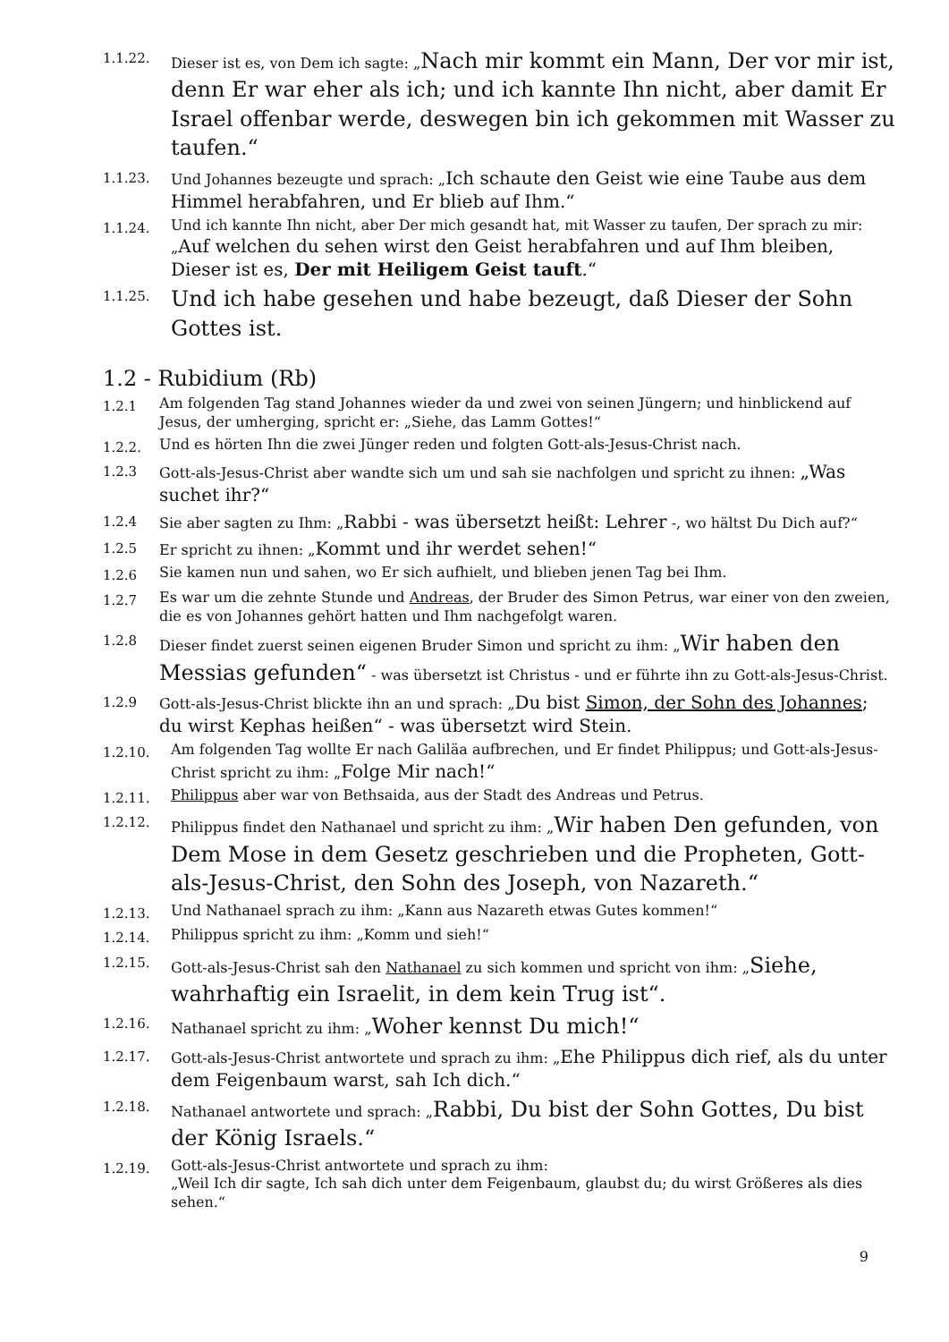1.1.22.
Dieser ist es, von Dem ich sagte: „Nach mir kommt ein Mann, Der vor mir ist, denn Er war eher als ich; und ich kannte Ihn nicht, aber damit Er Israel offenbar werde, deswegen bin ich gekommen mit Wasser zu taufen.“
1.1.23.
Und Johannes bezeugte und sprach: „Ich schaute den Geist wie eine Taube aus dem Himmel herabfahren, und Er blieb auf Ihm.“
1.1.24.
Und ich kannte Ihn nicht, aber Der mich gesandt hat, mit Wasser zu taufen, Der sprach zu mir: „Auf welchen du sehen wirst den Geist herabfahren und auf Ihm bleiben, Dieser ist es, Der mit Heiligem Geist tauft.“
1.1.25.
Und ich habe gesehen und habe bezeugt, daß Dieser der Sohn Gottes ist.
1.2 - Rubidium (Rb)
1.2.1
Am folgenden Tag stand Johannes wieder da und zwei von seinen Jüngern; und hinblickend auf Jesus, der umherging, spricht er: „Siehe, das Lamm Gottes!“
1.2.2.
Und es hörten Ihn die zwei Jünger reden und folgten Gott-als-Jesus-Christ nach.
1.2.3
Gott-als-Jesus-Christ aber wandte sich um und sah sie nachfolgen und spricht zu ihnen: „Was suchet ihr?“
1.2.4
Sie aber sagten zu Ihm: „Rabbi - was übersetzt heißt: Lehrer -, wo hältst Du Dich auf?“
1.2.5
Er spricht zu ihnen: „Kommt und ihr werdet sehen!“
1.2.6
Sie kamen nun und sahen, wo Er sich aufhielt, und blieben jenen Tag bei Ihm.
1.2.7
Es war um die zehnte Stunde und Andreas, der Bruder des Simon Petrus, war einer von den zweien, die es von Johannes gehört hatten und Ihm nachgefolgt waren.
1.2.8
Dieser findet zuerst seinen eigenen Bruder Simon und spricht zu ihm: „Wir haben den Messias gefunden“ - was übersetzt ist Christus - und er führte ihn zu Gott-als-Jesus-Christ.
1.2.9
Gott-als-Jesus-Christ blickte ihn an und sprach: „Du bist Simon, der Sohn des Johannes; du wirst Kephas heißen“ - was übersetzt wird Stein.
1.2.10.
Am folgenden Tag wollte Er nach Galiläa aufbrechen, und Er findet Philippus; und Gott-als-Jesus-Christ spricht zu ihm: „Folge Mir nach!“
1.2.11.
Philippus aber war von Bethsaida, aus der Stadt des Andreas und Petrus.
1.2.12.
Philippus findet den Nathanael und spricht zu ihm: „Wir haben Den gefunden, von Dem Mose in dem Gesetz geschrieben und die Propheten, Gott-als-Jesus-Christ, den Sohn des Joseph, von Nazareth.“
1.2.13.
Und Nathanael sprach zu ihm: „Kann aus Nazareth etwas Gutes kommen!“
1.2.14.
Philippus spricht zu ihm: „Komm und sieh!“
1.2.15.
Gott-als-Jesus-Christ sah den Nathanael zu sich kommen und spricht von ihm: „Siehe, wahrhaftig ein Israelit, in dem kein Trug ist“.
1.2.16.
Nathanael spricht zu ihm: „Woher kennst Du mich!“
1.2.17.
Gott-als-Jesus-Christ antwortete und sprach zu ihm: „Ehe Philippus dich rief, als du unter dem Feigenbaum warst, sah Ich dich.“
1.2.18.
Nathanael antwortete und sprach: „Rabbi, Du bist der Sohn Gottes, Du bist der König Israels.“
1.2.19.
Gott-als-Jesus-Christ antwortete und sprach zu ihm:
„Weil Ich dir sagte, Ich sah dich unter dem Feigenbaum, glaubst du; du wirst Größeres als dies sehen.“
9